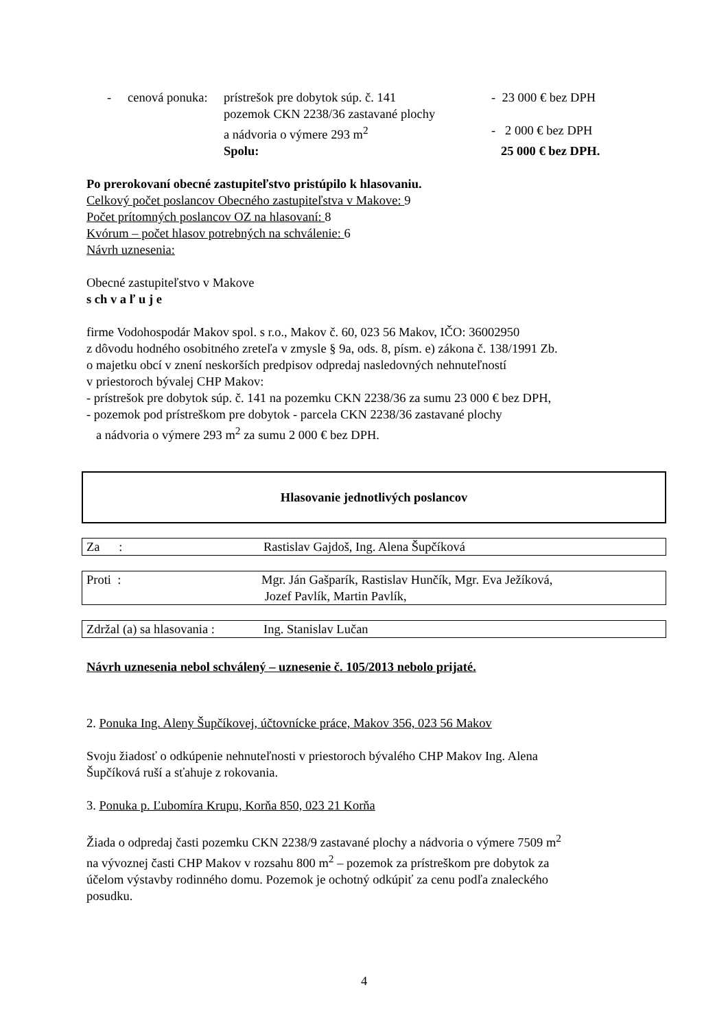| - | cenová ponuka: | prístrešok pre dobytok súp. č. 141 | - 23 000 € bez DPH |
| | | pozemok CKN 2238/36 zastavané plochy | |
| | | a nádvoria o výmere 293 m<sup>2</sup> | - 2 000 € bez DPH |
| | | Spolu: | 25 000 € bez DPH. |
Po prerokovaní obecné zastupiteľstvo pristúpilo k hlasovaniu.
Celkový počet poslancov Obecného zastupiteľstva v Makove: 9
Počet prítomných poslancov OZ na hlasovaní: 8
Kvórum – počet hlasov potrebných na schválenie: 6
Návrh uznesenia:
Obecné zastupiteľstvo v Makove
s ch v a ľ u j e
firme Vodohospodár Makov spol. s r.o., Makov č. 60, 023 56 Makov, IČO: 36002950
z dôvodu hodného osobitného zreteľa v zmysle § 9a, ods. 8, písm. e) zákona č. 138/1991 Zb.
o majetku obcí v znení neskorších predpisov odpredaj nasledovných nehnuteľností
v priestoroch bývalej CHP Makov:
- prístrešok pre dobytok súp. č. 141 na pozemku CKN 2238/36 za sumu 23 000 € bez DPH,
- pozemok pod prístreškom pre dobytok - parcela CKN 2238/36 zastavané plochy
a nádvoria o výmere 293 m<sup>2</sup> za sumu 2 000 € bez DPH.
Hlasovanie jednotlivých poslancov
Za : Rastislav Gajdoš, Ing. Alena Šupčíková
Proti : Mgr. Ján Gašparík, Rastislav Hunčík, Mgr. Eva Ježíková,
Jozef Pavlík, Martin Pavlík,
Zdržal (a) sa hlasovania : Ing. Stanislav Lučan
Návrh uznesenia nebol schválený – uznesenie č. 105/2013 nebolo prijaté.
2. Ponuka Ing. Aleny Šupčíkovej, účtovnícke práce, Makov 356, 023 56 Makov
Svoju žiadosť o odkúpenie nehnuteľnosti v priestoroch bývalého CHP Makov Ing. Alena
Šupčíková ruší a sťahuje z rokovania.
3. Ponuka p. Ľubomíra Krupu, Korňa 850, 023 21 Korňa
Žiada o odpredaj časti pozemku CKN 2238/9 zastavané plochy a nádvoria o výmere 7509 m<sup>2</sup>
na vývoznej časti CHP Makov v rozsahu 800 m<sup>2</sup> – pozemok za prístreškom pre dobytok za
účelom výstavby rodinného domu. Pozemok je ochotný odkúpiť za cenu podľa znaleckého
posudku.
4